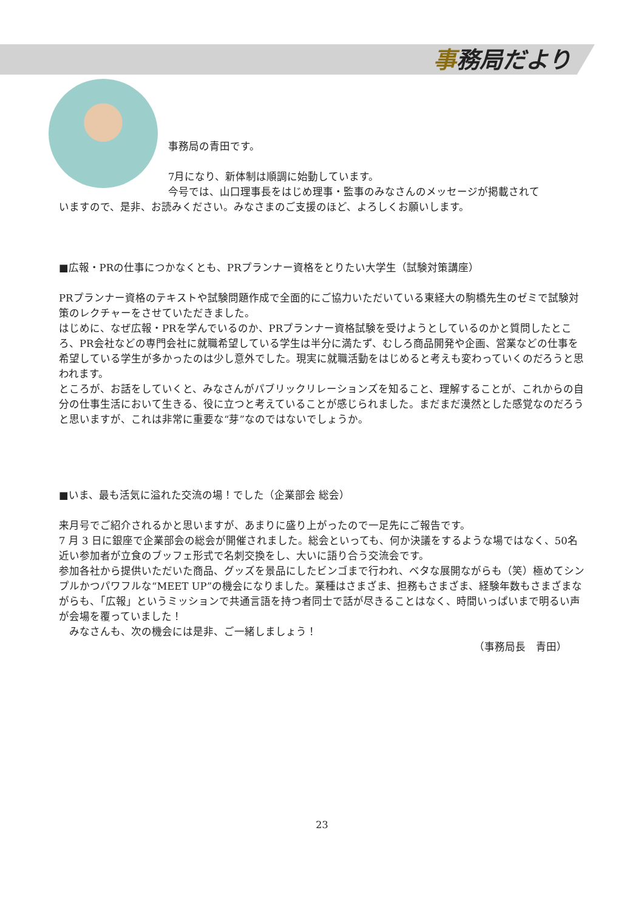事務局だより
事務局の青田です。
7月になり、新体制は順調に始動しています。
今号では、山口理事長をはじめ理事・監事のみなさんのメッセージが掲載されて
いますので、是非、お読みください。みなさまのご支援のほど、よろしくお願いします。
■広報・PRの仕事につかなくとも、PRプランナー資格をとりたい大学生（試験対策講座）
PRプランナー資格のテキストや試験問題作成で全面的にご協力いただいている東経大の駒橋先生のゼミで試験対策のレクチャーをさせていただきました。
はじめに、なぜ広報・PRを学んでいるのか、PRプランナー資格試験を受けようとしているのかと質問したところ、PR会社などの専門会社に就職希望している学生は半分に満たず、むしろ商品開発や企画、営業などの仕事を希望している学生が多かったのは少し意外でした。現実に就職活動をはじめると考えも変わっていくのだろうと思われます。
ところが、お話をしていくと、みなさんがパブリックリレーションズを知ること、理解することが、これからの自分の仕事生活において生きる、役に立つと考えていることが感じられました。まだまだ漠然とした感覚なのだろうと思いますが、これは非常に重要な“芽”なのではないでしょうか。
■いま、最も活気に溢れた交流の場！でした（企業部会 総会）
来月号でご紹介されるかと思いますが、あまりに盛り上がったので一足先にご報告です。
7 月 3 日に銀座で企業部会の総会が開催されました。総会といっても、何か決議をするような場ではなく、50名近い参加者が立食のブッフェ形式で名刺交換をし、大いに語り合う交流会です。
参加各社から提供いただいた商品、グッズを景品にしたビンゴまで行われ、ベタな展開ながらも（笑）極めてシンプルかつパワフルな“MEET UP”の機会になりました。業種はさまざま、担務もさまざま、経験年数もさまざまながらも、「広報」というミッションで共通言語を持つ者同士で話が尽きることはなく、時間いっぱいまで明るい声が会場を覆っていました！
　みなさんも、次の機会には是非、ご一緒しましょう！
（事務局長　青田）
23